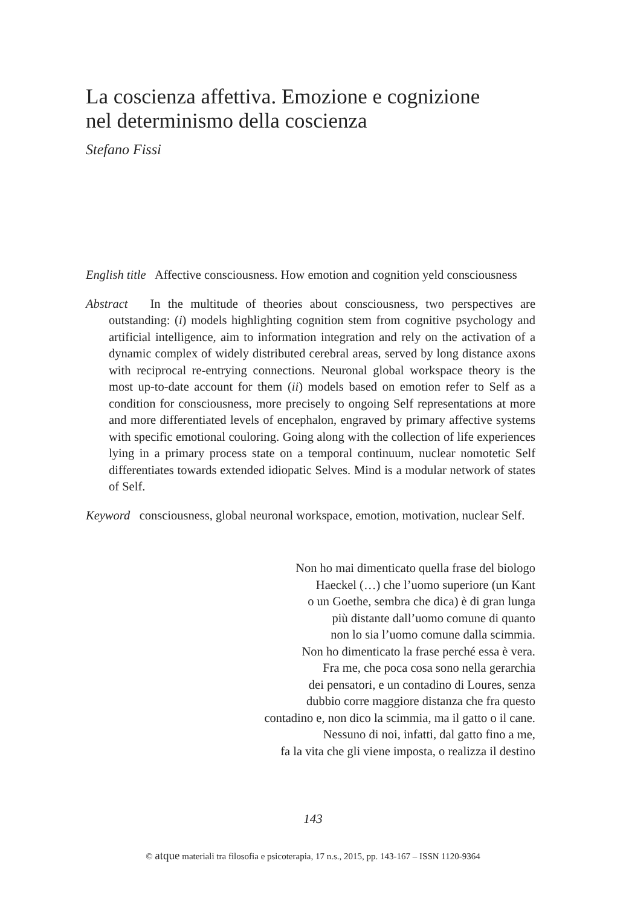La coscienza affettiva. Emozione e cognizione
nel determinismo della coscienza
Stefano Fissi
English title Affective consciousness. How emotion and cognition yeld consciousness
Abstract In the multitude of theories about consciousness, two perspectives are outstanding: (i) models highlighting cognition stem from cognitive psychology and artificial intelligence, aim to information integration and rely on the activation of a dynamic complex of widely distributed cerebral areas, served by long distance axons with reciprocal re-entrying connections. Neuronal global workspace theory is the most up-to-date account for them (ii) models based on emotion refer to Self as a condition for consciousness, more precisely to ongoing Self representations at more and more differentiated levels of encephalon, engraved by primary affective systems with specific emotional couloring. Going along with the collection of life experiences lying in a primary process state on a temporal continuum, nuclear nomotetic Self differentiates towards extended idiopatic Selves. Mind is a modular network of states of Self.
Keyword consciousness, global neuronal workspace, emotion, motivation, nuclear Self.
Non ho mai dimenticato quella frase del biologo
Haeckel (…) che l’uomo superiore (un Kant
o un Goethe, sembra che dica) è di gran lunga
più distante dall’uomo comune di quanto
non lo sia l’uomo comune dalla scimmia.
Non ho dimenticato la frase perché essa è vera.
Fra me, che poca cosa sono nella gerarchia
dei pensatori, e un contadino di Loures, senza
dubbio corre maggiore distanza che fra questo
contadino e, non dico la scimmia, ma il gatto o il cane.
Nessuno di noi, infatti, dal gatto fino a me,
fa la vita che gli viene imposta, o realizza il destino
143
© atque materiali tra filosofia e psicoterapia, 17 n.s., 2015, pp. 143-167 – ISSN 1120-9364